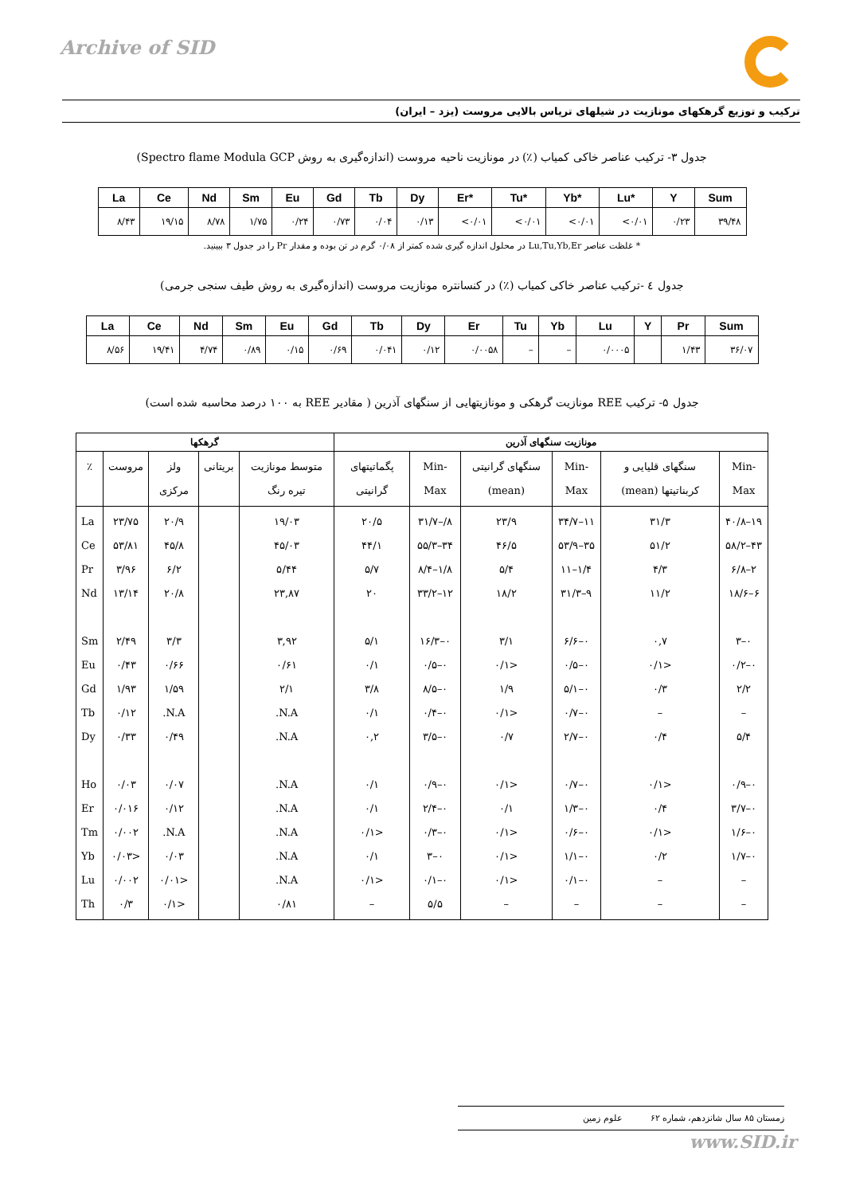Archive of SID
ترکیب و توزیع گرهکهای مونازیت در شیلهای تریاس بالایی مروست (یزد – ایران)
جدول ۳- ترکیب عناصر خاکی کمیاب (٪) در مونازیت ناحیه مروست (اندازه‌گیری به روش Spectro flame Modula GCP)
| La | Ce | Nd | Sm | Eu | Gd | Tb | Dy | Er* | Tu* | Yb* | Lu* | Y | Sum |
| --- | --- | --- | --- | --- | --- | --- | --- | --- | --- | --- | --- | --- | --- |
| ۸/۴۳ | ۱۹/۱۵ | ۸/۷۸ | ۱/۷۵ | ۰/۲۴ | ۰/۷۳ | ۰/۰۴ | ۰/۱۳ | <۰/۰۱ | <۰/۰۱ | <۰/۰۱ | <۰/۰۱ | ۰/۲۳ | ۳۹/۴۸ |
* غلظت عناصر Lu,Tu,Yb,Er در محلول اندازه گیری شده کمتر از ۰/۰۸ گرم در تن بوده و مقدار Pr را در جدول ۳ ببینید.
جدول ٤ -ترکیب عناصر خاکی کمیاب (٪) در کنسانتره مونازیت مروست (اندازه‌گیری به روش طیف سنجی جرمی)
| La | Ce | Nd | Sm | Eu | Gd | Tb | Dy | Er | Tu | Yb | Lu | Y | Pr | Sum |
| --- | --- | --- | --- | --- | --- | --- | --- | --- | --- | --- | --- | --- | --- | --- |
| ۸/۵۶ | ۱۹/۴۱ | ۴/۷۴ | ۰/۸۹ | ۰/۱۵ | ۰/۶۹ | ۰/۰۴۱ | ۰/۱۲ | ۰/۰۰۵۸ | – | – | ۰/۰۰۰۵ | | ۱/۴۳ | ۳۶/۰۷ |
جدول ۵- ترکیب REE مونازیت گرهکی و مونازیتهایی از سنگهای آذرین ( مقادیر REE به ۱۰۰ درصد محاسبه شده است)
| مونازیت سنگهای آذرین | | | | | | گرهکها | | | | |
| --- | --- | --- | --- | --- | --- | --- | --- | --- | --- | --- |
| Min-Max | سنگهای قلیایی و کربناتیتها (mean) | Min-Max | سنگهای گرانیتی (mean) | Min- Max | پگماتیتهای گرانیتی | متوسط مونازیت تیره رنگ | بریتانی | ولز مرکزی | مروست | ٪ |
| ۱۹–۴۰/۸ ۴۳–۵۸/۲ ۲–۶/۸ ۶–۱۸/۶ ۰–۳ ۰–۰/۲ ۲/۲ – ۵/۴ ۰–۰/۹ ۰–۳/۷ ۰–۱/۶ ۰–۱/۷ – – | ۳۱/۳ ۵۱/۲ ۴/۳ ۱۱/۲ ۰,۷ <۰/۱ ۰/۳ – ۰/۴ <۰/۱ ۰/۴ <۰/۱ ۰/۲ – – | ۱۱–۳۴/۷ ۳۵–۵۳/۹ ۱/۴–۱۱ ۹–۳۱/۳ ۰–۶/۶ ۰–۰/۵ ۰–۵/۱ ۰–۰/۷ ۰–۲/۷ ۰–۰/۷ ۰–۱/۳ ۰–۰/۶ ۰–۱/۱ ۰–۰/۱ – | ۲۳/۹ ۴۶/۵ ۵/۴ ۱۸/۲ ۳/۱ <۰/۱ ۱/۹ <۰/۱ ۰/۷ <۰/۱ ۰/۱ <۰/۱ <۰/۱ <۰/۱ – | ۸/–۳۱/۷ ۳۴–۵۵/۳ ۱/۸–۸/۴ ۱۲–۳۳/۲ ۰–۱۶/۳ ۰–۰/۵ ۰–۸/۵ ۰–۰/۴ ۰–۳/۵ ۰–۰/۹ ۰–۲/۴ ۰–۰/۳ ۰–۳ ۰–۰/۱ ۵/۵ | ۲۰/۵ ۴۴/۱ ۵/۷ ۲۰ ۵/۱ ۰/۱ ۳/۸ ۰/۱ ۰,۲ ۰/۱ ۰/۱ <۰/۱ ۰/۱ <۰/۱ – | ۱۹/۰۳ ۴۵/۰۳ ۵/۴۴ ۲۳,۸۷ ۳,۹۲ ۰/۶۱ ۲/۱ N.A. N.A. N.A. N.A. N.A. N.A. N.A. ۰/۸۱ | | ۲۰/۹ ۴۵/۸ ۶/۲ ۲۰/۸ ۳/۳ ۰/۶۶ ۱/۵۹ N.A. ۰/۴۹ ۰/۰۷ ۰/۱۲ N.A. ۰/۰۳ <۰/۰۱ <۰/۱ | ۲۳/۷۵ ۵۳/۸۱ ۳/۹۶ ۱۳/۱۴ ۲/۴۹ ۰/۴۳ ۱/۹۳ ۰/۱۲ ۰/۳۳ ۰/۰۳ ۰/۰۱۶ ۰/۰۰۲ <۰/۰۳ ۰/۰۰۲ ۰/۳ | La Ce Pr Nd Sm Eu Gd Tb Dy Ho Er Tm Yb Lu Th |
زمستان ۸۵ سال شانزدهم، شماره ۶۲ علوم زمین
www.SID.ir